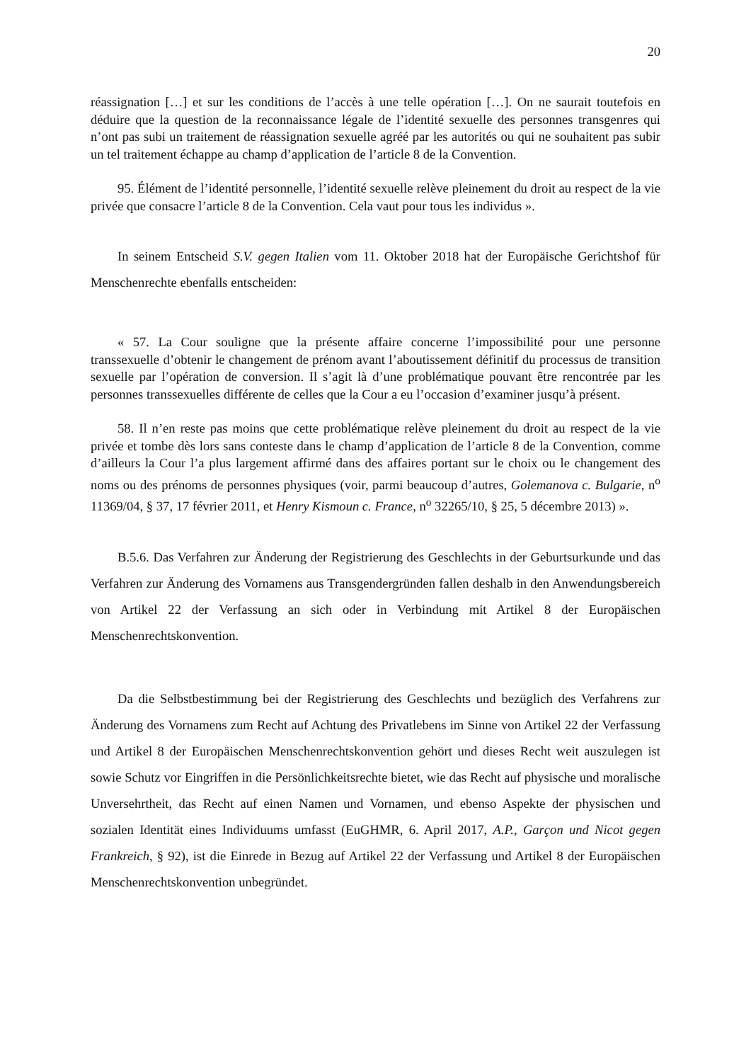20
réassignation […] et sur les conditions de l’accès à une telle opération […]. On ne saurait toutefois en déduire que la question de la reconnaissance légale de l’identité sexuelle des personnes transgenres qui n’ont pas subi un traitement de réassignation sexuelle agréé par les autorités ou qui ne souhaitent pas subir un tel traitement échappe au champ d’application de l’article 8 de la Convention.
95. Élément de l’identité personnelle, l’identité sexuelle relève pleinement du droit au respect de la vie privée que consacre l’article 8 de la Convention. Cela vaut pour tous les individus ».
In seinem Entscheid S.V. gegen Italien vom 11. Oktober 2018 hat der Europäische Gerichtshof für Menschenrechte ebenfalls entscheiden:
« 57. La Cour souligne que la présente affaire concerne l’impossibilité pour une personne transsexuelle d’obtenir le changement de prénom avant l’aboutissement définitif du processus de transition sexuelle par l’opération de conversion. Il s’agit là d’une problématique pouvant être rencontrée par les personnes transsexuelles différente de celles que la Cour a eu l’occasion d’examiner jusqu’à présent.
58. Il n’en reste pas moins que cette problématique relève pleinement du droit au respect de la vie privée et tombe dès lors sans conteste dans le champ d’application de l’article 8 de la Convention, comme d’ailleurs la Cour l’a plus largement affirmé dans des affaires portant sur le choix ou le changement des noms ou des prénoms de personnes physiques (voir, parmi beaucoup d’autres, Golemanova c. Bulgarie, n<sup>o</sup> 11369/04, § 37, 17 février 2011, et Henry Kismoun c. France, n<sup>o</sup> 32265/10, § 25, 5 décembre 2013) ».
B.5.6. Das Verfahren zur Änderung der Registrierung des Geschlechts in der Geburtsurkunde und das Verfahren zur Änderung des Vornamens aus Transgendergründen fallen deshalb in den Anwendungsbereich von Artikel 22 der Verfassung an sich oder in Verbindung mit Artikel 8 der Europäischen Menschenrechtskonvention.
Da die Selbstbestimmung bei der Registrierung des Geschlechts und bezüglich des Verfahrens zur Änderung des Vornamens zum Recht auf Achtung des Privatlebens im Sinne von Artikel 22 der Verfassung und Artikel 8 der Europäischen Menschenrechtskonvention gehört und dieses Recht weit auszulegen ist sowie Schutz vor Eingriffen in die Persönlichkeitsrechte bietet, wie das Recht auf physische und moralische Unversehrtheit, das Recht auf einen Namen und Vornamen, und ebenso Aspekte der physischen und sozialen Identität eines Individuums umfasst (EuGHMR, 6. April 2017, A.P., Garçon und Nicot gegen Frankreich, § 92), ist die Einrede in Bezug auf Artikel 22 der Verfassung und Artikel 8 der Europäischen Menschenrechtskonvention unbegründet.